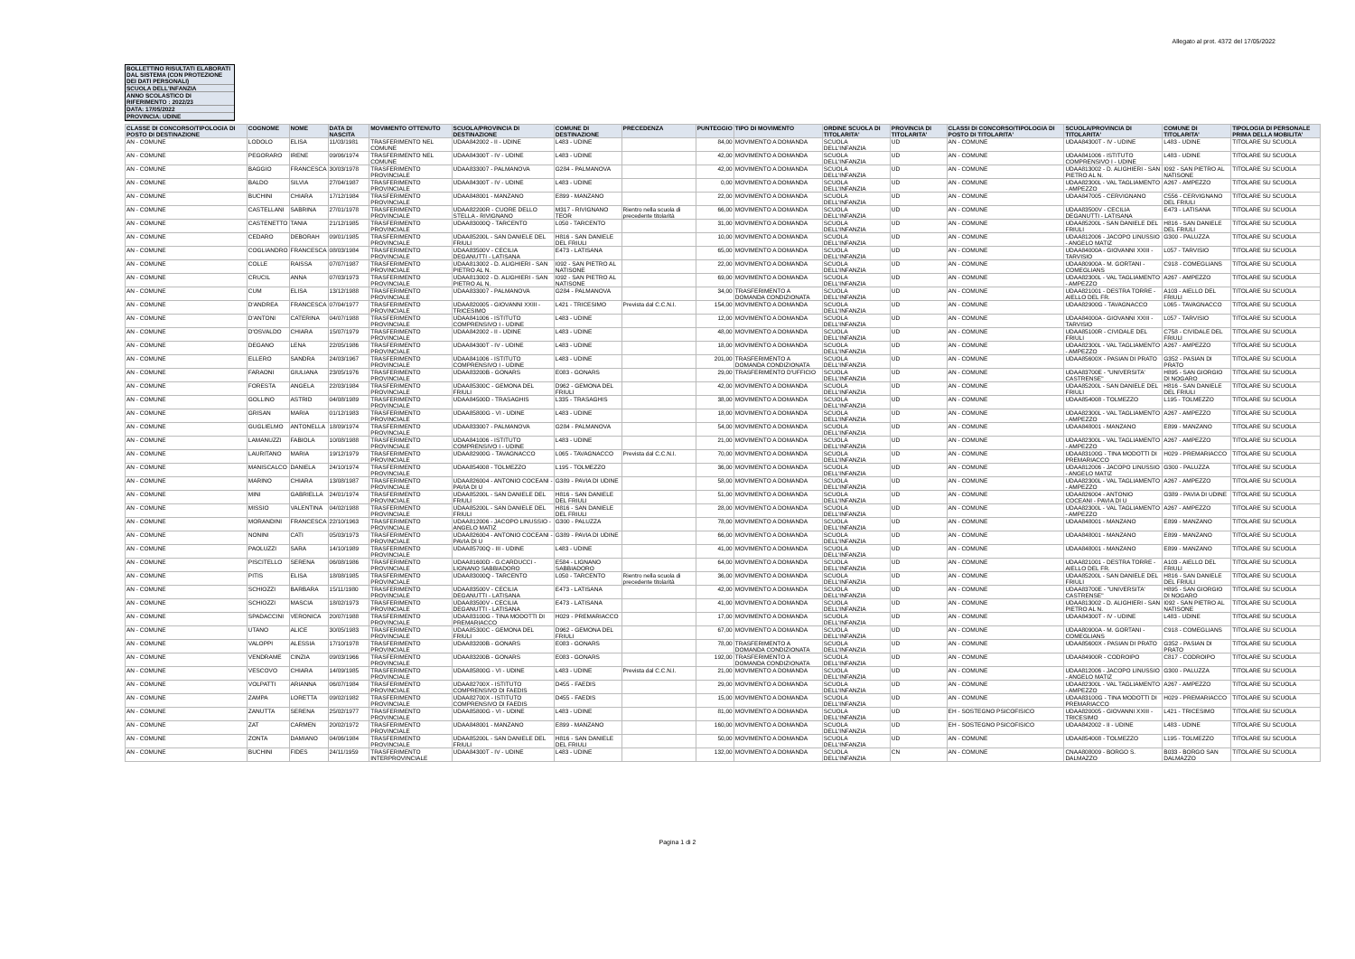Allegato al prot. 4372 del 17/05/2022
BOLLETTINO RISULTATI ELABORATI DAL SISTEMA (CON PROTEZIONE DEI DATI PERSONALI)
SCUOLA DELL'INFANZIA
ANNO SCOLASTICO DI RIFERIMENTO : 2022/23
DATA: 17/05/2022
PROVINCIA: UDINE
| CLASSE DI CONCORSO/TIPOLOGIA DI POSTO DI DESTINAZIONE | COGNOME | NOME | DATA DI NASCITA | MOVIMENTO OTTENUTO | SCUOLA/PROVINCIA DI DESTINAZIONE | COMUNE DI DESTINAZIONE | PRECEDENZA | PUNTEGGIO | TIPO DI MOVIMENTO | ORDINE SCUOLA DI TITOLARITA' | PROVINCIA DI TITOLARITA' | CLASSI DI CONCORSO/TIPOLOGIA DI POSTO DI TITOLARITA' | SCUOLA/PROVINCIA DI TITOLARITA' | COMUNE DI TITOLARITA' | TIPOLOGIA DI PERSONALE PRIMA DELLA MOBILITA' |
| --- | --- | --- | --- | --- | --- | --- | --- | --- | --- | --- | --- | --- | --- | --- | --- |
| AN - COMUNE | LODOLO | ELISA | 11/03/1981 | TRASFERIMENTO NEL COMUNE | UDAA842002 - II - UDINE | L483 - UDINE | | 84,00 | MOVIMENTO A DOMANDA | SCUOLA DELL'INFANZIA | UD | AN - COMUNE | UDAA84300T - IV - UDINE | L483 - UDINE | TITOLARE SU SCUOLA |
| AN - COMUNE | PEGORARO | IRENE | 09/06/1974 | TRASFERIMENTO NEL COMUNE | UDAA84300T - IV - UDINE | L483 - UDINE | | 42,00 | MOVIMENTO A DOMANDA | SCUOLA DELL'INFANZIA | UD | AN - COMUNE | UDAA841006 - ISTITUTO COMPRENSIVO I - UDINE | L483 - UDINE | TITOLARE SU SCUOLA |
| AN - COMUNE | BAGGIO | FRANCESCA | 30/03/1978 | TRASFERIMENTO PROVINCIALE | UDAA833007 - PALMANOVA | G284 - PALMANOVA | | 42,00 | MOVIMENTO A DOMANDA | SCUOLA DELL'INFANZIA | UD | AN - COMUNE | UDAA813002 - D. ALIGHIERI - SAN PIETRO AL N. | I092 - SAN PIETRO AL NATISONE | TITOLARE SU SCUOLA |
| AN - COMUNE | BALDO | SILVIA | 27/04/1987 | TRASFERIMENTO PROVINCIALE | UDAA84300T - IV - UDINE | L483 - UDINE | | 0,00 | MOVIMENTO A DOMANDA | SCUOLA DELL'INFANZIA | UD | AN - COMUNE | UDAA82300L - VAL TAGLIAMENTO - AMPEZZO | A267 - AMPEZZO | TITOLARE SU SCUOLA |
| AN - COMUNE | BUCHINI | CHIARA | 17/12/1984 | TRASFERIMENTO PROVINCIALE | UDAA848001 - MANZANO | E899 - MANZANO | | 22,00 | MOVIMENTO A DOMANDA | SCUOLA DELL'INFANZIA | UD | AN - COMUNE | UDAA847005 - CERVIGNANO | C556 - CERVIGNANO DEL FRIULI | TITOLARE SU SCUOLA |
| AN - COMUNE | CASTELLANI | SABRINA | 27/01/1978 | TRASFERIMENTO PROVINCIALE | UDAA82200R - CUORE DELLO STELLA - RIVIGNANO | M317 - RIVIGNANO TEOR | Rientro nella scuola di precedente titolarità | 66,00 | MOVIMENTO A DOMANDA | SCUOLA DELL'INFANZIA | UD | AN - COMUNE | UDAA83500V - CECILIA DEGANUTTI - LATISANA | E473 - LATISANA | TITOLARE SU SCUOLA |
| AN - COMUNE | CASTENETTO | TANIA | 21/12/1985 | TRASFERIMENTO PROVINCIALE | UDAA83000Q - TARCENTO | L050 - TARCENTO | | 31,00 | MOVIMENTO A DOMANDA | SCUOLA DELL'INFANZIA | UD | AN - COMUNE | UDAA85200L - SAN DANIELE DEL FRIULI | H816 - SAN DANIELE DEL FRIULI | TITOLARE SU SCUOLA |
| AN - COMUNE | CEDARO | DEBORAH | 09/01/1985 | TRASFERIMENTO PROVINCIALE | UDAA85200L - SAN DANIELE DEL FRIULI | H816 - SAN DANIELE DEL FRIULI | | 10,00 | MOVIMENTO A DOMANDA | SCUOLA DELL'INFANZIA | UD | AN - COMUNE | UDAA812006 - JACOPO LINUSSIO - ANGELO MATIZ | G300 - PALUZZA | TITOLARE SU SCUOLA |
| AN - COMUNE | COGLIANDRO | FRANCESCA | 08/03/1984 | TRASFERIMENTO PROVINCIALE | UDAA83500V - CECILIA DEGANUTTI - LATISANA | E473 - LATISANA | | 65,00 | MOVIMENTO A DOMANDA | SCUOLA DELL'INFANZIA | UD | AN - COMUNE | UDAA84000A - GIOVANNI XXIII - TARVISIO | L057 - TARVISIO | TITOLARE SU SCUOLA |
| AN - COMUNE | COLLE | RAISSA | 07/07/1987 | TRASFERIMENTO PROVINCIALE | UDAA813002 - D. ALIGHIERI - SAN PIETRO AL N. | I092 - SAN PIETRO AL NATISONE | | 22,00 | MOVIMENTO A DOMANDA | SCUOLA DELL'INFANZIA | UD | AN - COMUNE | UDAA80900A - M. GORTANI - COMEGLIANS | C918 - COMEGLIANS | TITOLARE SU SCUOLA |
| AN - COMUNE | CRUCIL | ANNA | 07/03/1973 | TRASFERIMENTO PROVINCIALE | UDAA813002 - D. ALIGHIERI - SAN PIETRO AL N. | I092 - SAN PIETRO AL NATISONE | | 69,00 | MOVIMENTO A DOMANDA | SCUOLA DELL'INFANZIA | UD | AN - COMUNE | UDAA82300L - VAL TAGLIAMENTO - AMPEZZO | A267 - AMPEZZO | TITOLARE SU SCUOLA |
| AN - COMUNE | CUM | ELISA | 13/12/1988 | TRASFERIMENTO PROVINCIALE | UDAA833007 - PALMANOVA | G284 - PALMANOVA | | 34,00 | TRASFERIMENTO A DOMANDA CONDIZIONATA | SCUOLA DELL'INFANZIA | UD | AN - COMUNE | UDAA821001 - DESTRA TORRE - AIELLO DEL FR. | A103 - AIELLO DEL FRIULI | TITOLARE SU SCUOLA |
| AN - COMUNE | D'ANDREA | FRANCESCA | 07/04/1977 | TRASFERIMENTO PROVINCIALE | UDAA820005 - GIOVANNI XXIII - TRICESIMO | L421 - TRICESIMO | Prevista dal C.C.N.I. | 154,00 | MOVIMENTO A DOMANDA | SCUOLA DELL'INFANZIA | UD | AN - COMUNE | UDAA82900G - TAVAGNACCO | L065 - TAVAGNACCO | TITOLARE SU SCUOLA |
| AN - COMUNE | D'ANTONI | CATERINA | 04/07/1988 | TRASFERIMENTO PROVINCIALE | UDAA841006 - ISTITUTO COMPRENSIVO I - UDINE | L483 - UDINE | | 12,00 | MOVIMENTO A DOMANDA | SCUOLA DELL'INFANZIA | UD | AN - COMUNE | UDAA84000A - GIOVANNI XXIII - TARVISIO | L057 - TARVISIO | TITOLARE SU SCUOLA |
| AN - COMUNE | D'OSVALDO | CHIARA | 15/07/1979 | TRASFERIMENTO PROVINCIALE | UDAA842002 - II - UDINE | L483 - UDINE | | 48,00 | MOVIMENTO A DOMANDA | SCUOLA DELL'INFANZIA | UD | AN - COMUNE | UDAA85100R - CIVIDALE DEL FRIULI | C758 - CIVIDALE DEL FRIULI | TITOLARE SU SCUOLA |
| AN - COMUNE | DEGANO | LENA | 22/05/1986 | TRASFERIMENTO PROVINCIALE | UDAA84300T - IV - UDINE | L483 - UDINE | | 18,00 | MOVIMENTO A DOMANDA | SCUOLA DELL'INFANZIA | UD | AN - COMUNE | UDAA82300L - VAL TAGLIAMENTO - AMPEZZO | A267 - AMPEZZO | TITOLARE SU SCUOLA |
| AN - COMUNE | ELLERO | SANDRA | 24/03/1967 | TRASFERIMENTO PROVINCIALE | UDAA841006 - ISTITUTO COMPRENSIVO I - UDINE | L483 - UDINE | | 201,00 | TRASFERIMENTO A DOMANDA CONDIZIONATA | SCUOLA DELL'INFANZIA | UD | AN - COMUNE | UDAA85600X - PASIAN DI PRATO | G352 - PASIAN DI PRATO | TITOLARE SU SCUOLA |
| AN - COMUNE | FARAONI | GIULIANA | 23/05/1976 | TRASFERIMENTO PROVINCIALE | UDAA83200B - GONARS | E083 - GONARS | | 29,00 | TRASFERIMENTO D'UFFICIO | SCUOLA DELL'INFANZIA | UD | AN - COMUNE | UDAA83700E - "UNIVERSITA' CASTRENSE" | H895 - SAN GIORGIO DI NOGARO | TITOLARE SU SCUOLA |
| AN - COMUNE | FORESTA | ANGELA | 22/03/1984 | TRASFERIMENTO PROVINCIALE | UDAA85300C - GEMONA DEL FRIULI | D962 - GEMONA DEL FRIULI | | 42,00 | MOVIMENTO A DOMANDA | SCUOLA DELL'INFANZIA | UD | AN - COMUNE | UDAA85200L - SAN DANIELE DEL FRIULI | H816 - SAN DANIELE DEL FRIULI | TITOLARE SU SCUOLA |
| AN - COMUNE | GOLLINO | ASTRID | 04/08/1989 | TRASFERIMENTO PROVINCIALE | UDAA84500D - TRASAGHIS | L335 - TRASAGHIS | | 38,00 | MOVIMENTO A DOMANDA | SCUOLA DELL'INFANZIA | UD | AN - COMUNE | UDAA854008 - TOLMEZZO | L195 - TOLMEZZO | TITOLARE SU SCUOLA |
| AN - COMUNE | GRISAN | MARIA | 01/12/1983 | TRASFERIMENTO PROVINCIALE | UDAA85800G - VI - UDINE | L483 - UDINE | | 18,00 | MOVIMENTO A DOMANDA | SCUOLA DELL'INFANZIA | UD | AN - COMUNE | UDAA82300L - VAL TAGLIAMENTO - AMPEZZO | A267 - AMPEZZO | TITOLARE SU SCUOLA |
| AN - COMUNE | GUGLIELMO | ANTONELLA | 18/09/1974 | TRASFERIMENTO PROVINCIALE | UDAA833007 - PALMANOVA | G284 - PALMANOVA | | 54,00 | MOVIMENTO A DOMANDA | SCUOLA DELL'INFANZIA | UD | AN - COMUNE | UDAA848001 - MANZANO | E899 - MANZANO | TITOLARE SU SCUOLA |
| AN - COMUNE | LAMANUZZI | FABIOLA | 10/08/1988 | TRASFERIMENTO PROVINCIALE | UDAA841006 - ISTITUTO COMPRENSIVO I - UDINE | L483 - UDINE | | 21,00 | MOVIMENTO A DOMANDA | SCUOLA DELL'INFANZIA | UD | AN - COMUNE | UDAA82300L - VAL TAGLIAMENTO - AMPEZZO | A267 - AMPEZZO | TITOLARE SU SCUOLA |
| AN - COMUNE | LAURITANO | MARIA | 19/12/1979 | TRASFERIMENTO PROVINCIALE | UDAA82900G - TAVAGNACCO | L065 - TAVAGNACCO | Prevista dal C.C.N.I. | 70,00 | MOVIMENTO A DOMANDA | SCUOLA DELL'INFANZIA | UD | AN - COMUNE | UDAA83100G - TINA MODOTTI DI PREMARIACCO | H029 - PREMARIACCO | TITOLARE SU SCUOLA |
| AN - COMUNE | MANISCALCO | DANIELA | 24/10/1974 | TRASFERIMENTO PROVINCIALE | UDAA854008 - TOLMEZZO | L195 - TOLMEZZO | | 36,00 | MOVIMENTO A DOMANDA | SCUOLA DELL'INFANZIA | UD | AN - COMUNE | UDAA812006 - JACOPO LINUSSIO - ANGELO MATIZ | G300 - PALUZZA | TITOLARE SU SCUOLA |
| AN - COMUNE | MARINO | CHIARA | 13/08/1987 | TRASFERIMENTO PROVINCIALE | UDAA826004 - ANTONIO COCEANI - PAVIA DI U | G389 - PAVIA DI UDINE | | 58,00 | MOVIMENTO A DOMANDA | SCUOLA DELL'INFANZIA | UD | AN - COMUNE | UDAA82300L - VAL TAGLIAMENTO - AMPEZZO | A267 - AMPEZZO | TITOLARE SU SCUOLA |
| AN - COMUNE | MINI | GABRIELLA | 24/01/1974 | TRASFERIMENTO PROVINCIALE | UDAA85200L - SAN DANIELE DEL FRIULI | H816 - SAN DANIELE DEL FRIULI | | 51,00 | MOVIMENTO A DOMANDA | SCUOLA DELL'INFANZIA | UD | AN - COMUNE | UDAA826004 - ANTONIO COCEANI - PAVIA DI U | G389 - PAVIA DI UDINE | TITOLARE SU SCUOLA |
| AN - COMUNE | MISSIO | VALENTINA | 04/02/1988 | TRASFERIMENTO PROVINCIALE | UDAA85200L - SAN DANIELE DEL FRIULI | H816 - SAN DANIELE DEL FRIULI | | 28,00 | MOVIMENTO A DOMANDA | SCUOLA DELL'INFANZIA | UD | AN - COMUNE | UDAA82300L - VAL TAGLIAMENTO - AMPEZZO | A267 - AMPEZZO | TITOLARE SU SCUOLA |
| AN - COMUNE | MORANDINI | FRANCESCA | 22/10/1963 | TRASFERIMENTO PROVINCIALE | UDAA812006 - JACOPO LINUSSIO - ANGELO MATIZ | G300 - PALUZZA | | 78,00 | MOVIMENTO A DOMANDA | SCUOLA DELL'INFANZIA | UD | AN - COMUNE | UDAA848001 - MANZANO | E899 - MANZANO | TITOLARE SU SCUOLA |
| AN - COMUNE | NONINI | CATI | 05/03/1973 | TRASFERIMENTO PROVINCIALE | UDAA826004 - ANTONIO COCEANI - PAVIA DI U | G389 - PAVIA DI UDINE | | 66,00 | MOVIMENTO A DOMANDA | SCUOLA DELL'INFANZIA | UD | AN - COMUNE | UDAA848001 - MANZANO | E899 - MANZANO | TITOLARE SU SCUOLA |
| AN - COMUNE | PAOLUZZI | SARA | 14/10/1989 | TRASFERIMENTO PROVINCIALE | UDAA85700Q - III - UDINE | L483 - UDINE | | 41,00 | MOVIMENTO A DOMANDA | SCUOLA DELL'INFANZIA | UD | AN - COMUNE | UDAA848001 - MANZANO | E899 - MANZANO | TITOLARE SU SCUOLA |
| AN - COMUNE | PISCITELLO | SERENA | 06/08/1986 | TRASFERIMENTO PROVINCIALE | UDAA81600D - G.CARDUCCI - LIGNANO SABBIADORO | E584 - LIGNANO SABBIADORO | | 64,00 | MOVIMENTO A DOMANDA | SCUOLA DELL'INFANZIA | UD | AN - COMUNE | UDAA821001 - DESTRA TORRE - AIELLO DEL FR. | A103 - AIELLO DEL FRIULI | TITOLARE SU SCUOLA |
| AN - COMUNE | PITIS | ELISA | 18/08/1985 | TRASFERIMENTO PROVINCIALE | UDAA83000Q - TARCENTO | L050 - TARCENTO | Rientro nella scuola di precedente titolarità | 36,00 | MOVIMENTO A DOMANDA | SCUOLA DELL'INFANZIA | UD | AN - COMUNE | UDAA85200L - SAN DANIELE DEL FRIULI | H816 - SAN DANIELE DEL FRIULI | TITOLARE SU SCUOLA |
| AN - COMUNE | SCHIOZZI | BARBARA | 15/11/1980 | TRASFERIMENTO PROVINCIALE | UDAA83500V - CECILIA DEGANUTTI - LATISANA | E473 - LATISANA | | 42,00 | MOVIMENTO A DOMANDA | SCUOLA DELL'INFANZIA | UD | AN - COMUNE | UDAA83700E - "UNIVERSITA' CASTRENSE" | H895 - SAN GIORGIO DI NOGARO | TITOLARE SU SCUOLA |
| AN - COMUNE | SCHIOZZI | MASCIA | 18/02/1973 | TRASFERIMENTO PROVINCIALE | UDAA83500V - CECILIA DEGANUTTI - LATISANA | E473 - LATISANA | | 41,00 | MOVIMENTO A DOMANDA | SCUOLA DELL'INFANZIA | UD | AN - COMUNE | UDAA813002 - D. ALIGHIERI - SAN PIETRO AL N. | I092 - SAN PIETRO AL NATISONE | TITOLARE SU SCUOLA |
| AN - COMUNE | SPADACCINI | VERONICA | 20/07/1988 | TRASFERIMENTO PROVINCIALE | UDAA83100G - TINA MODOTTI DI PREMARIACCO | H029 - PREMARIACCO | | 17,00 | MOVIMENTO A DOMANDA | SCUOLA DELL'INFANZIA | UD | AN - COMUNE | UDAA84300T - IV - UDINE | L483 - UDINE | TITOLARE SU SCUOLA |
| AN - COMUNE | UTANO | ALICE | 30/05/1983 | TRASFERIMENTO PROVINCIALE | UDAA85300C - GEMONA DEL FRIULI | D962 - GEMONA DEL FRIULI | | 67,00 | MOVIMENTO A DOMANDA | SCUOLA DELL'INFANZIA | UD | AN - COMUNE | UDAA80900A - M. GORTANI - COMEGLIANS | C918 - COMEGLIANS | TITOLARE SU SCUOLA |
| AN - COMUNE | VALOPPI | ALESSIA | 17/10/1978 | TRASFERIMENTO PROVINCIALE | UDAA83200B - GONARS | E083 - GONARS | | 78,00 | TRASFERIMENTO A DOMANDA CONDIZIONATA | SCUOLA DELL'INFANZIA | UD | AN - COMUNE | UDAA85600X - PASIAN DI PRATO | G352 - PASIAN DI PRATO | TITOLARE SU SCUOLA |
| AN - COMUNE | VENDRAME | CINZIA | 09/03/1966 | TRASFERIMENTO PROVINCIALE | UDAA83200B - GONARS | E083 - GONARS | | 192,00 | TRASFERIMENTO A DOMANDA CONDIZIONATA | SCUOLA DELL'INFANZIA | UD | AN - COMUNE | UDAA84900R - CODROIPO | C817 - CODROIPO | TITOLARE SU SCUOLA |
| AN - COMUNE | VESCOVO | CHIARA | 14/09/1985 | TRASFERIMENTO PROVINCIALE | UDAA85800G - VI - UDINE | L483 - UDINE | Prevista dal C.C.N.I. | 21,00 | MOVIMENTO A DOMANDA | SCUOLA DELL'INFANZIA | UD | AN - COMUNE | UDAA812006 - JACOPO LINUSSIO - ANGELO MATIZ | G300 - PALUZZA | TITOLARE SU SCUOLA |
| AN - COMUNE | VOLPATTI | ARIANNA | 06/07/1984 | TRASFERIMENTO PROVINCIALE | UDAA82700X - ISTITUTO COMPRENSIVO DI FAEDIS | D455 - FAEDIS | | 29,00 | MOVIMENTO A DOMANDA | SCUOLA DELL'INFANZIA | UD | AN - COMUNE | UDAA82300L - VAL TAGLIAMENTO - AMPEZZO | A267 - AMPEZZO | TITOLARE SU SCUOLA |
| AN - COMUNE | ZAMPA | LORETTA | 09/02/1982 | TRASFERIMENTO PROVINCIALE | UDAA82700X - ISTITUTO COMPRENSIVO DI FAEDIS | D455 - FAEDIS | | 15,00 | MOVIMENTO A DOMANDA | SCUOLA DELL'INFANZIA | UD | AN - COMUNE | UDAA83100G - TINA MODOTTI DI PREMARIACCO | H029 - PREMARIACCO | TITOLARE SU SCUOLA |
| AN - COMUNE | ZANUTTA | SERENA | 25/02/1977 | TRASFERIMENTO PROVINCIALE | UDAA85800G - VI - UDINE | L483 - UDINE | | 81,00 | MOVIMENTO A DOMANDA | SCUOLA DELL'INFANZIA | UD | EH - SOSTEGNO PSICOFISICO | UDAA820005 - GIOVANNI XXIII - TRICESIMO | L421 - TRICESIMO | TITOLARE SU SCUOLA |
| AN - COMUNE | ZAT | CARMEN | 20/02/1972 | TRASFERIMENTO PROVINCIALE | UDAA848001 - MANZANO | E899 - MANZANO | | 160,00 | MOVIMENTO A DOMANDA | SCUOLA DELL'INFANZIA | UD | EH - SOSTEGNO PSICOFISICO | UDAA842002 - II - UDINE | L483 - UDINE | TITOLARE SU SCUOLA |
| AN - COMUNE | ZONTA | DAMIANO | 04/06/1984 | TRASFERIMENTO PROVINCIALE | UDAA85200L - SAN DANIELE DEL FRIULI | H816 - SAN DANIELE DEL FRIULI | | 50,00 | MOVIMENTO A DOMANDA | SCUOLA DELL'INFANZIA | UD | AN - COMUNE | UDAA854008 - TOLMEZZO | L195 - TOLMEZZO | TITOLARE SU SCUOLA |
| AN - COMUNE | BUCHINI | FIDES | 24/11/1959 | TRASFERIMENTO INTERPROVINCIALE | UDAA84300T - IV - UDINE | L483 - UDINE | | 132,00 | MOVIMENTO A DOMANDA | SCUOLA DELL'INFANZIA | CN | AN - COMUNE | CNAA808009 - BORGO S. DALMAZZO | B033 - BORGO SAN DALMAZZO | TITOLARE SU SCUOLA |
Pagina 1 di 2